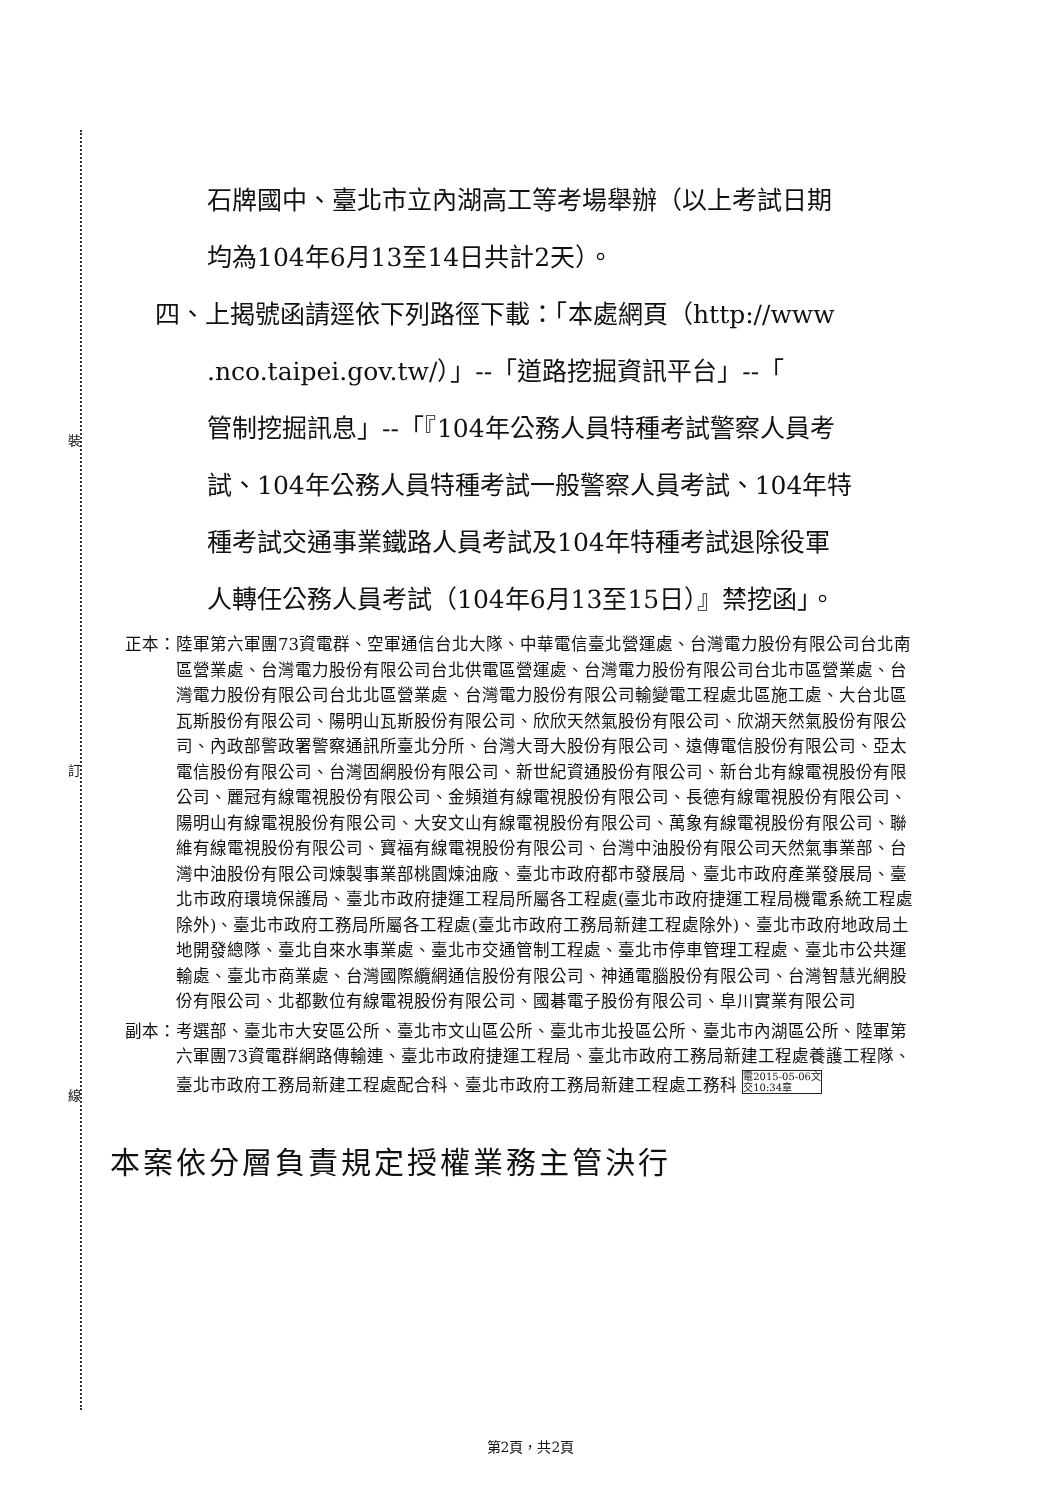裝
訂
線
石牌國中、臺北市立內湖高工等考場舉辦（以上考試日期
均為104年6月13至14日共計2天）。
四、上揭號函請逕依下列路徑下載：「本處網頁（http://www
.nco.taipei.gov.tw/）」--「道路挖掘資訊平台」--「
管制挖掘訊息」--「『104年公務人員特種考試警察人員考
試、104年公務人員特種考試一般警察人員考試、104年特
種考試交通事業鐵路人員考試及104年特種考試退除役軍
人轉任公務人員考試（104年6月13至15日）』禁挖函」。
正本： 陸軍第六軍團73資電群、空軍通信台北大隊、中華電信臺北營運處、台灣電力股份有限公司台北南區營業處、台灣電力股份有限公司台北供電區營運處、台灣電力股份有限公司台北市區營業處、台灣電力股份有限公司台北北區營業處、台灣電力股份有限公司輸變電工程處北區施工處、大台北區瓦斯股份有限公司、陽明山瓦斯股份有限公司、欣欣天然氣股份有限公司、欣湖天然氣股份有限公司、內政部警政署警察通訊所臺北分所、台灣大哥大股份有限公司、遠傳電信股份有限公司、亞太電信股份有限公司、台灣固網股份有限公司、新世紀資通股份有限公司、新台北有線電視股份有限公司、麗冠有線電視股份有限公司、金頻道有線電視股份有限公司、長德有線電視股份有限公司、陽明山有線電視股份有限公司、大安文山有線電視股份有限公司、萬象有線電視股份有限公司、聯維有線電視股份有限公司、寶福有線電視股份有限公司、台灣中油股份有限公司天然氣事業部、台灣中油股份有限公司煉製事業部桃園煉油廠、臺北市政府都市發展局、臺北市政府產業發展局、臺北市政府環境保護局、臺北市政府捷運工程局所屬各工程處(臺北市政府捷運工程局機電系統工程處除外)、臺北市政府工務局所屬各工程處(臺北市政府工務局新建工程處除外)、臺北市政府地政局土地開發總隊、臺北自來水事業處、臺北市交通管制工程處、臺北市停車管理工程處、臺北市公共運輸處、臺北市商業處、台灣國際纜網通信股份有限公司、神通電腦股份有限公司、台灣智慧光網股份有限公司、北都數位有線電視股份有限公司、國碁電子股份有限公司、阜川實業有限公司
副本： 考選部、臺北市大安區公所、臺北市文山區公所、臺北市北投區公所、臺北市內湖區公所、陸軍第六軍團73資電群網路傳輸連、臺北市政府捷運工程局、臺北市政府工務局新建工程處養護工程隊、臺北市政府工務局新建工程處配合科、臺北市政府工務局新建工程處工務科 電2015-05-06文
交10:34章
本案依分層負責規定授權業務主管決行
第2頁，共2頁